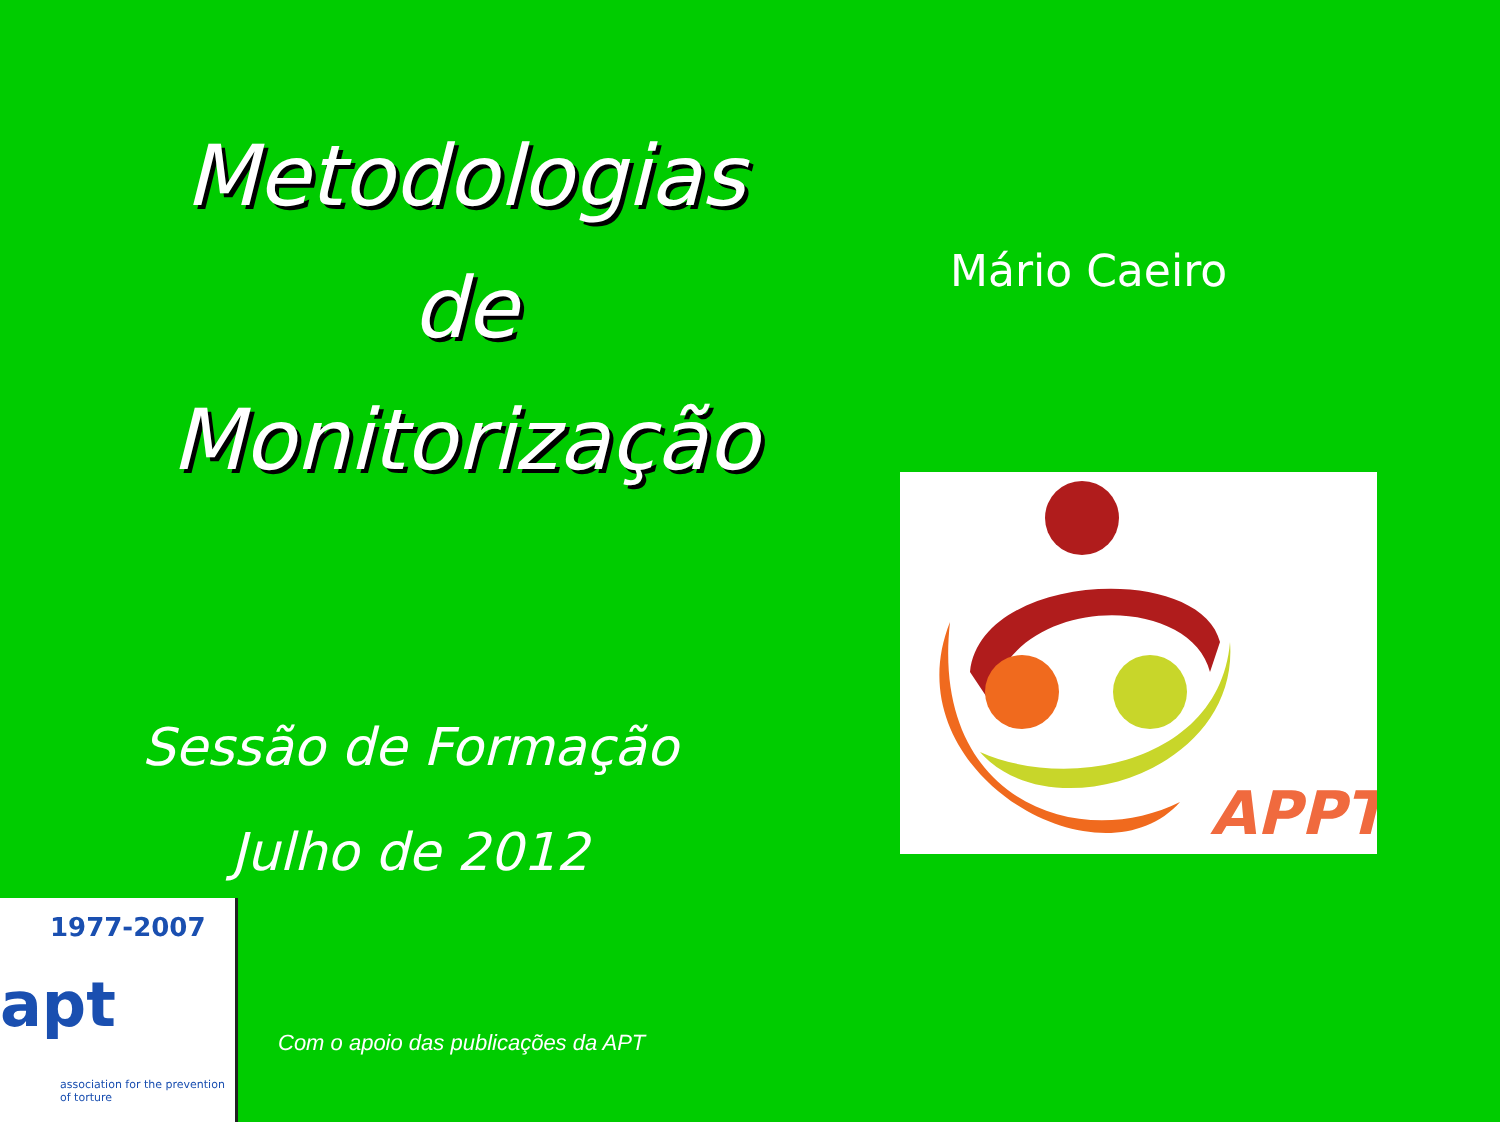Metodologias
de
Monitorização
Mário Caeiro
APPT
Sessão de Formação
Julho de 2012
1977-2007
apt
association for the prevention of torture
Com o apoio das publicações da APT